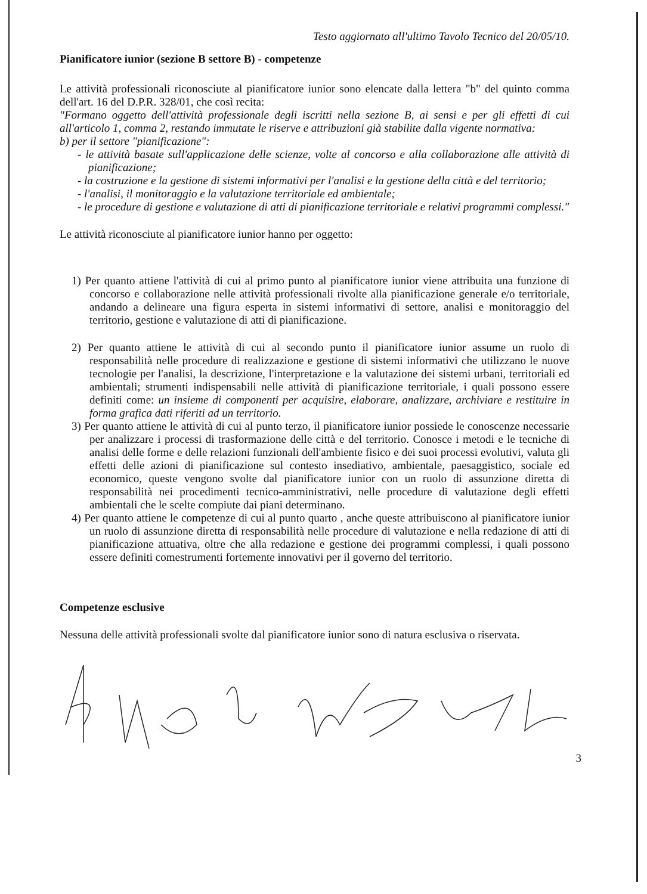Testo aggiornato all'ultimo Tavolo Tecnico del 20/05/10.
Pianificatore iunior (sezione B settore B) - competenze
Le attività professionali riconosciute al pianificatore iunior sono elencate dalla lettera "b" del quinto comma dell'art. 16 del D.P.R. 328/01, che così recita:
"Formano oggetto dell'attività professionale degli iscritti nella sezione B, ai sensi e per gli effetti di cui all'articolo 1, comma 2, restando immutate le riserve e attribuzioni già stabilite dalla vigente normativa:
b) per il settore "pianificazione":
- le attività basate sull'applicazione delle scienze, volte al concorso e alla collaborazione alle attività di pianificazione;
- la costruzione e la gestione di sistemi informativi per l'analisi e la gestione della città e del territorio;
- l'analisi, il monitoraggio e la valutazione territoriale ed ambientale;
- le procedure di gestione e valutazione di atti di pianificazione territoriale e relativi programmi complessi."
Le attività riconosciute al pianificatore iunior hanno per oggetto:
1) Per quanto attiene l'attività di cui al primo punto al pianificatore iunior viene attribuita una funzione di concorso e collaborazione nelle attività professionali rivolte alla pianificazione generale e/o territoriale, andando a delineare una figura esperta in sistemi informativi di settore, analisi e monitoraggio del territorio, gestione e valutazione di atti di pianificazione.
2) Per quanto attiene le attività di cui al secondo punto il pianificatore iunior assume un ruolo di responsabilità nelle procedure di realizzazione e gestione di sistemi informativi che utilizzano le nuove tecnologie per l'analisi, la descrizione, l'interpretazione e la valutazione dei sistemi urbani, territoriali ed ambientali; strumenti indispensabili nelle attività di pianificazione territoriale, i quali possono essere definiti come: un insieme di componenti per acquisire, elaborare, analizzare, archiviare e restituire in forma grafica dati riferiti ad un territorio.
3) Per quanto attiene le attività di cui al punto terzo, il pianificatore iunior possiede le conoscenze necessarie per analizzare i processi di trasformazione delle città e del territorio. Conosce i metodi e le tecniche di analisi delle forme e delle relazioni funzionali dell'ambiente fisico e dei suoi processi evolutivi, valuta gli effetti delle azioni di pianificazione sul contesto insediativo, ambientale, paesaggistico, sociale ed economico, queste vengono svolte dal pianificatore iunior con un ruolo di assunzione diretta di responsabilità nei procedimenti tecnico-amministrativi, nelle procedure di valutazione degli effetti ambientali che le scelte compiute dai piani determinano.
4) Per quanto attiene le competenze di cui al punto quarto , anche queste attribuiscono al pianificatore iunior un ruolo di assunzione diretta di responsabilità nelle procedure di valutazione e nella redazione di atti di pianificazione attuativa, oltre che alla redazione e gestione dei programmi complessi, i quali possono essere definiti comestrumenti fortemente innovativi per il governo del territorio.
Competenze esclusive
Nessuna delle attività professionali svolte dal pianificatore iunior sono di natura esclusiva o riservata.
3